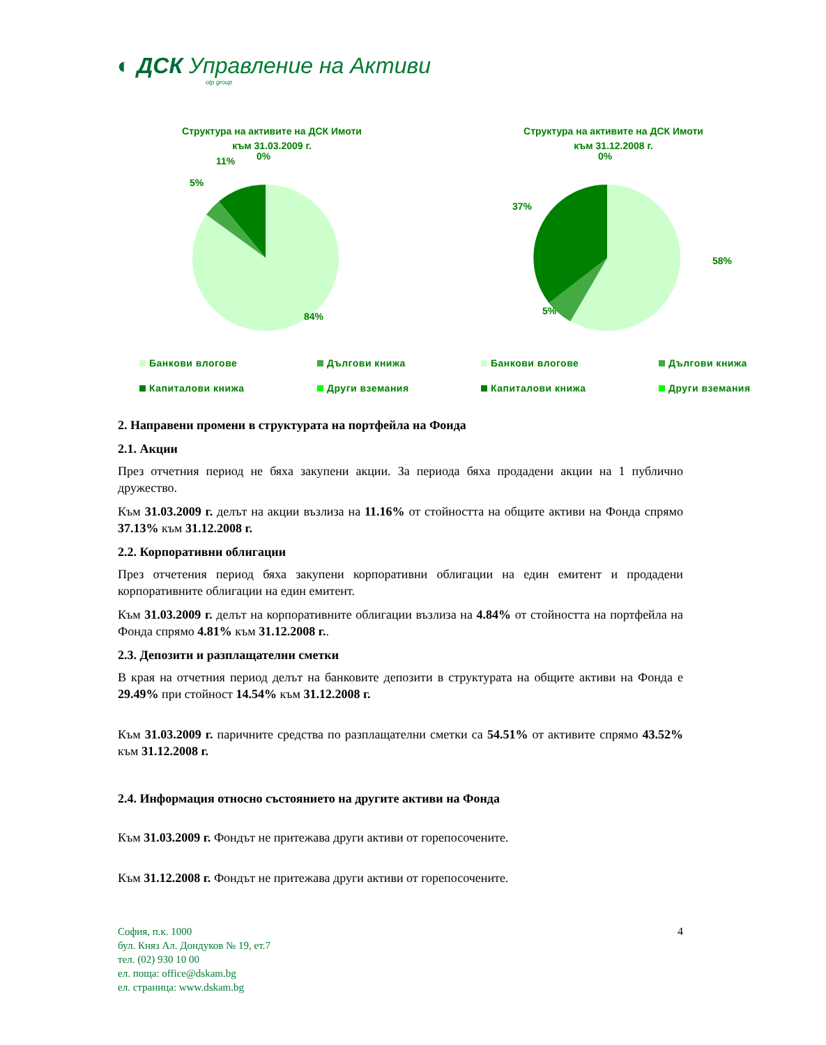◐ ДСК Управление на Активи
otp group
Структура на активите на ДСК Имоти
към 31.03.2009 г.
11% 0%
5%
84%
Банкови влогове Дългови книжа Капиталови книжа Други вземания
Структура на активите на ДСК Имоти
към 31.12.2008 г.
0%
37%
58%
5%
Банкови влогове Дългови книжа Капиталови книжа Други вземания
2. Направени промени в структурата на портфейла на Фонда
2.1. Акции
През отчетния период не бяха закупени акции. За периода бяха продадени акции на 1 публично дружество.
Към 31.03.2009 г. делът на акции възлиза на 11.16% от стойността на общите активи на Фонда спрямо 37.13% към 31.12.2008 г.
2.2. Корпоративни облигации
През отчетения период бяха закупени корпоративни облигации на един емитент и продадени корпоративните облигации на един емитент.
Към 31.03.2009 г. делът на корпоративните облигации възлиза на 4.84% от стойността на портфейла на Фонда спрямо 4.81% към 31.12.2008 г..
2.3. Депозити и разплащателни сметки
В края на отчетния период делът на банковите депозити в структурата на общите активи на Фонда е 29.49% при стойност 14.54% към 31.12.2008 г.
Към 31.03.2009 г. паричните средства по разплащателни сметки са 54.51% от активите спрямо 43.52% към 31.12.2008 г.
2.4. Информация относно състоянието на другите активи на Фонда
Към 31.03.2009 г. Фондът не притежава други активи от горепосочените.
Към 31.12.2008 г. Фондът не притежава други активи от горепосочените.
4 София, п.к. 1000
бул. Княз Ал. Дондуков № 19, ет.7
тел. (02) 930 10 00
ел. поща: office@dskam.bg
ел. страница: www.dskam.bg